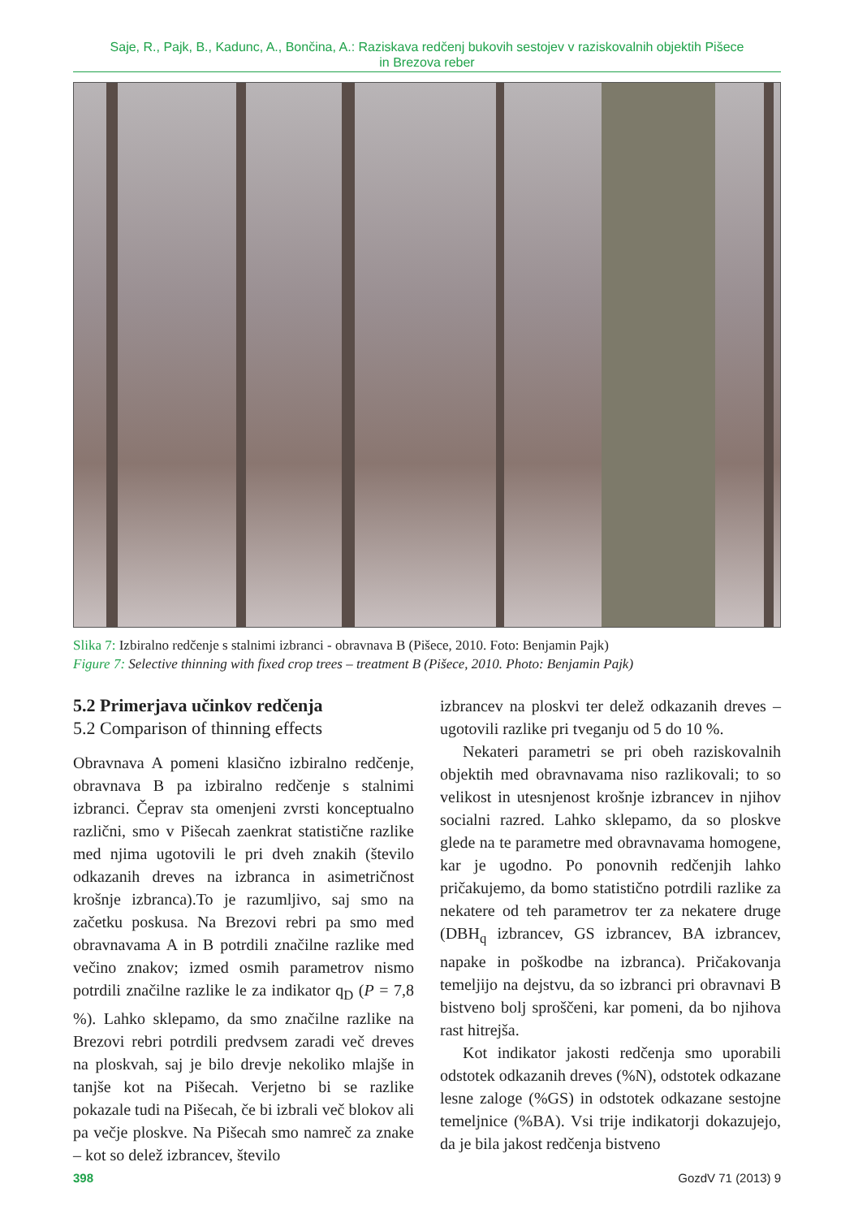Saje, R., Pajk, B., Kadunc, A., Bončina, A.: Raziskava redčenj bukovih sestojev v raziskovalnih objektih Pišece
in Brezova reber
Slika 7: Izbiralno redčenje s stalnimi izbranci - obravnava B (Pišece, 2010. Foto: Benjamin Pajk)
Figure 7: Selective thinning with fixed crop trees – treatment B (Pišece, 2010. Photo: Benjamin Pajk)
5.2 Primerjava učinkov redčenja
5.2 Comparison of thinning effects
Obravnava A pomeni klasično izbiralno redčenje, obravnava B pa izbiralno redčenje s stalnimi izbranci. Čeprav sta omenjeni zvrsti konceptualno različni, smo v Pišecah zaenkrat statistične razlike med njima ugotovili le pri dveh znakih (število odkazanih dreves na izbranca in asimetričnost krošnje izbranca).To je razumljivo, saj smo na začetku poskusa. Na Brezovi rebri pa smo med obravnavama A in B potrdili značilne razlike med večino znakov; izmed osmih parametrov nismo potrdili značilne razlike le za indikator q<sub>D</sub> (P = 7,8 %). Lahko sklepamo, da smo značilne razlike na Brezovi rebri potrdili predvsem zaradi več dreves na ploskvah, saj je bilo drevje nekoliko mlajše in tanjše kot na Pišecah. Verjetno bi se razlike pokazale tudi na Pišecah, če bi izbrali več blokov ali pa večje ploskve. Na Pišecah smo namreč za znake – kot so delež izbrancev, število
izbrancev na ploskvi ter delež odkazanih dreves – ugotovili razlike pri tveganju od 5 do 10 %.
Nekateri parametri se pri obeh raziskovalnih objektih med obravnavama niso razlikovali; to so velikost in utesnjenost krošnje izbrancev in njihov socialni razred. Lahko sklepamo, da so ploskve glede na te parametre med obravnavama homogene, kar je ugodno. Po ponovnih redčenjih lahko pričakujemo, da bomo statistično potrdili razlike za nekatere od teh parametrov ter za nekatere druge (DBH<sub>q</sub> izbrancev, GS izbrancev, BA izbrancev, napake in poškodbe na izbranca). Pričakovanja temeljijo na dejstvu, da so izbranci pri obravnavi B bistveno bolj sproščeni, kar pomeni, da bo njihova rast hitrejša.
Kot indikator jakosti redčenja smo uporabili odstotek odkazanih dreves (%N), odstotek odkazane lesne zaloge (%GS) in odstotek odkazane sestojne temeljnice (%BA). Vsi trije indikatorji dokazujejo, da je bila jakost redčenja bistveno
398 GozdV 71 (2013) 9